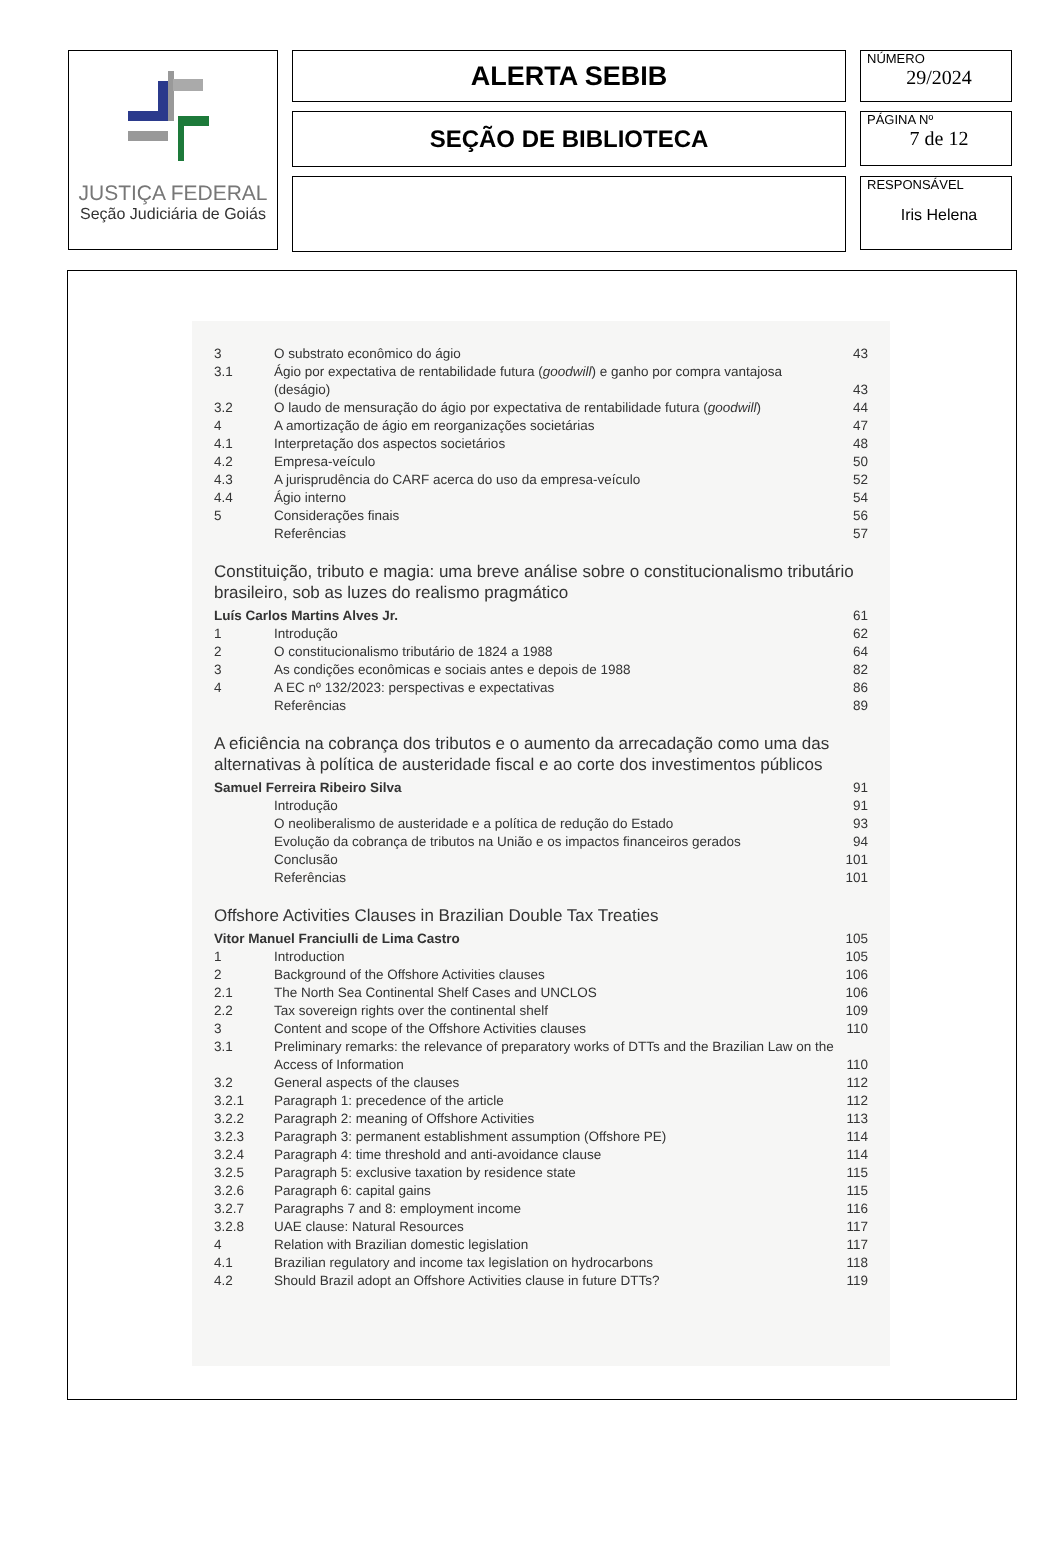JUSTIÇA FEDERAL
Seção Judiciária de Goiás
ALERTA SEBIB
SEÇÃO DE BIBLIOTECA
NÚMERO
29/2024
PÁGINA Nº
7 de 12
RESPONSÁVEL
Iris Helena
| 3 | O substrato econômico do ágio | 43 |
| 3.1 | Ágio por expectativa de rentabilidade futura ( goodwill ) e ganho por compra vantajosa (deságio) | 43 |
| 3.2 | O laudo de mensuração do ágio por expectativa de rentabilidade futura ( goodwill ) | 44 |
| 4 | A amortização de ágio em reorganizações societárias | 47 |
| 4.1 | Interpretação dos aspectos societários | 48 |
| 4.2 | Empresa-veículo | 50 |
| 4.3 | A jurisprudência do CARF acerca do uso da empresa-veículo | 52 |
| 4.4 | Ágio interno | 54 |
| 5 | Considerações finais | 56 |
| | Referências | 57 |
Constituição, tributo e magia: uma breve análise sobre o constitucionalismo tributário brasileiro, sob as luzes do realismo pragmático
| Luís Carlos Martins Alves Jr. | | 61 |
| 1 | Introdução | 62 |
| 2 | O constitucionalismo tributário de 1824 a 1988 | 64 |
| 3 | As condições econômicas e sociais antes e depois de 1988 | 82 |
| 4 | A EC nº 132/2023: perspectivas e expectativas | 86 |
| | Referências | 89 |
A eficiência na cobrança dos tributos e o aumento da arrecadação como uma das alternativas à política de austeridade fiscal e ao corte dos investimentos públicos
| Samuel Ferreira Ribeiro Silva | | 91 |
| | Introdução | 91 |
| | O neoliberalismo de austeridade e a política de redução do Estado | 93 |
| | Evolução da cobrança de tributos na União e os impactos financeiros gerados | 94 |
| | Conclusão | 101 |
| | Referências | 101 |
Offshore Activities Clauses in Brazilian Double Tax Treaties
| Vitor Manuel Franciulli de Lima Castro | | 105 |
| 1 | Introduction | 105 |
| 2 | Background of the Offshore Activities clauses | 106 |
| 2.1 | The North Sea Continental Shelf Cases and UNCLOS | 106 |
| 2.2 | Tax sovereign rights over the continental shelf | 109 |
| 3 | Content and scope of the Offshore Activities clauses | 110 |
| 3.1 | Preliminary remarks: the relevance of preparatory works of DTTs and the Brazilian Law on the Access of Information | 110 |
| 3.2 | General aspects of the clauses | 112 |
| 3.2.1 | Paragraph 1: precedence of the article | 112 |
| 3.2.2 | Paragraph 2: meaning of Offshore Activities | 113 |
| 3.2.3 | Paragraph 3: permanent establishment assumption (Offshore PE) | 114 |
| 3.2.4 | Paragraph 4: time threshold and anti-avoidance clause | 114 |
| 3.2.5 | Paragraph 5: exclusive taxation by residence state | 115 |
| 3.2.6 | Paragraph 6: capital gains | 115 |
| 3.2.7 | Paragraphs 7 and 8: employment income | 116 |
| 3.2.8 | UAE clause: Natural Resources | 117 |
| 4 | Relation with Brazilian domestic legislation | 117 |
| 4.1 | Brazilian regulatory and income tax legislation on hydrocarbons | 118 |
| 4.2 | Should Brazil adopt an Offshore Activities clause in future DTTs? | 119 |